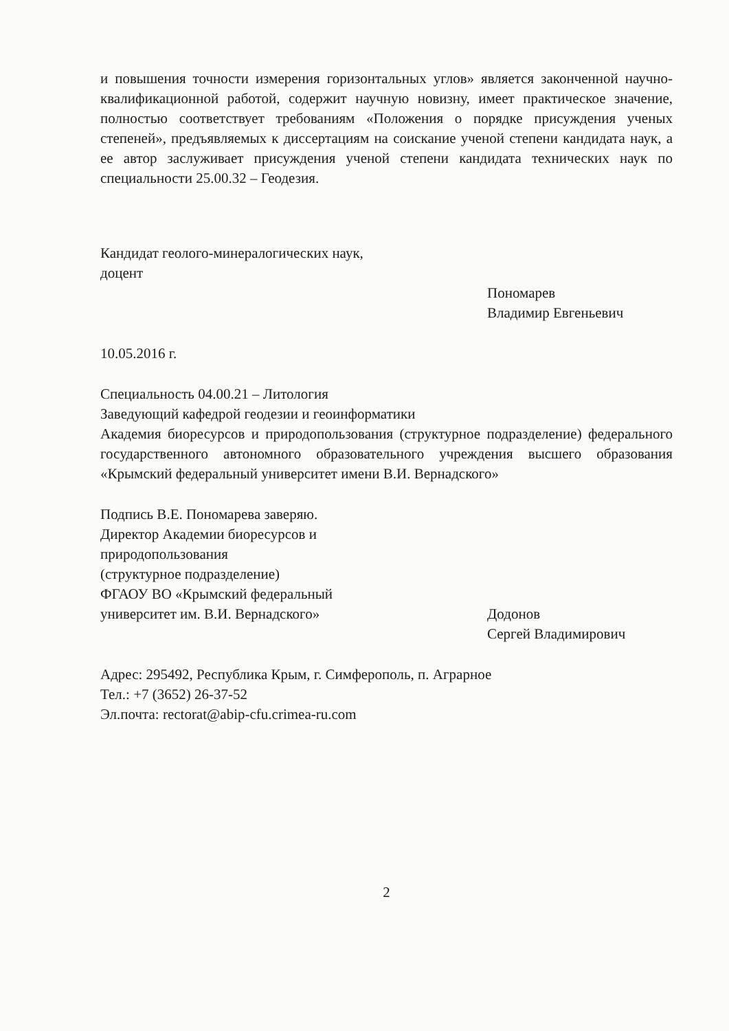и повышения точности измерения горизонтальных углов» является законченной научно-квалификационной работой, содержит научную новизну, имеет практическое значение, полностью соответствует требованиям «Положения о порядке присуждения ученых степеней», предъявляемых к диссертациям на соискание ученой степени кандидата наук, а ее автор заслуживает присуждения ученой степени кандидата технических наук по специальности 25.00.32 – Геодезия.
Кандидат геолого-минералогических наук,
доцент
Пономарев
Владимир Евгеньевич
10.05.2016 г.
Специальность 04.00.21 – Литология
Заведующий кафедрой геодезии и геоинформатики
Академия биоресурсов и природопользования (структурное подразделение) федерального государственного автономного образовательного учреждения высшего образования «Крымский федеральный университет имени В.И. Вернадского»
Подпись В.Е. Пономарева заверяю.
Директор Академии биоресурсов и
природопользования
(структурное подразделение)
ФГАОУ ВО «Крымский федеральный
университет им. В.И. Вернадского»
Додонов
Сергей Владимирович
Адрес: 295492, Республика Крым, г. Симферополь, п. Аграрное
Тел.: +7 (3652) 26-37-52
Эл.почта: rectorat@abip-cfu.crimea-ru.com
2